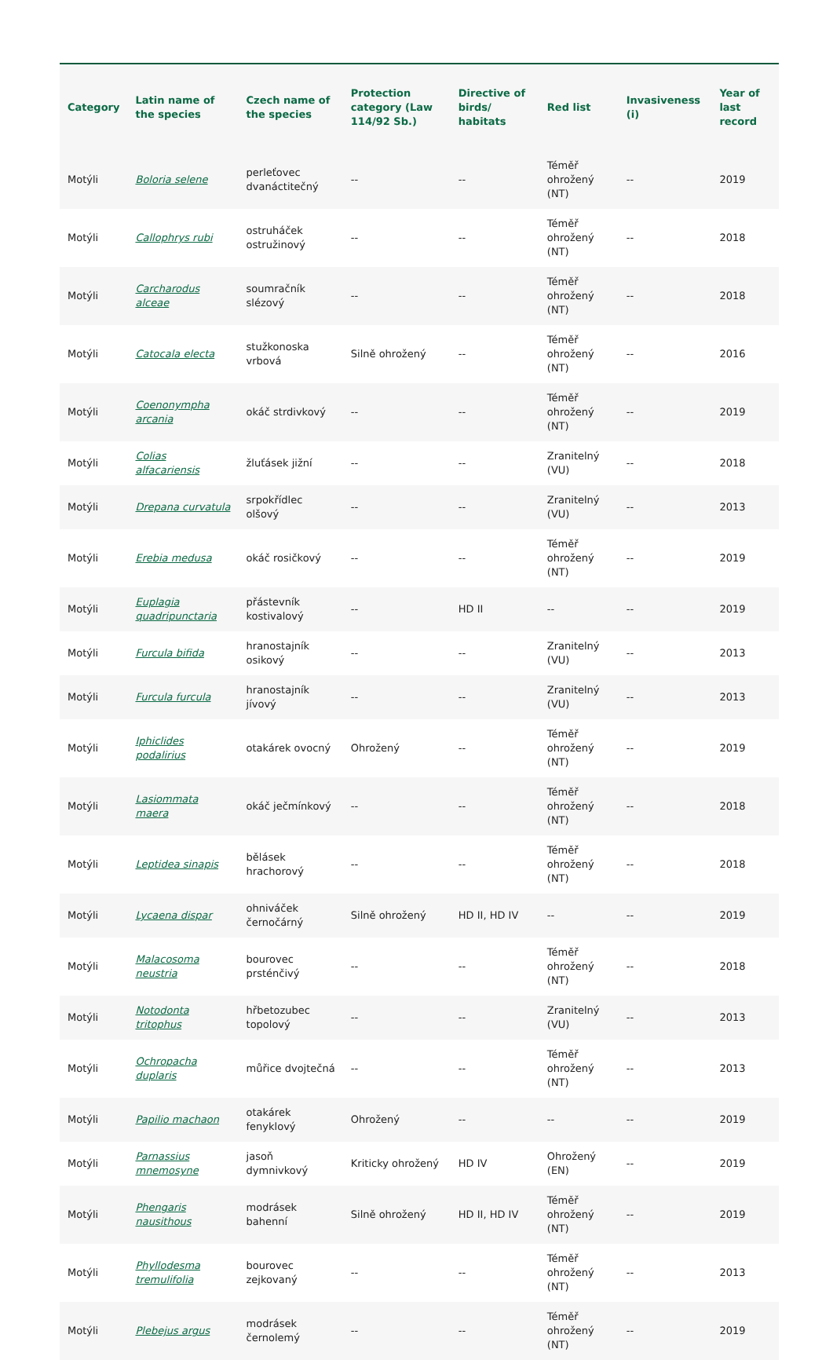| Category | Latin name of the species | Czech name of the species | Protection category (Law 114/92 Sb.) | Directive of birds/ habitats | Red list | Invasiveness (i) | Year of last record |
| --- | --- | --- | --- | --- | --- | --- | --- |
| Motýli | Boloria selene | perleťovec dvanáctitečný | -- | -- | Téměř ohrožený (NT) | -- | 2019 |
| Motýli | Callophrys rubi | ostruháček ostružinový | -- | -- | Téměř ohrožený (NT) | -- | 2018 |
| Motýli | Carcharodus alceae | soumračník slézový | -- | -- | Téměř ohrožený (NT) | -- | 2018 |
| Motýli | Catocala electa | stužkonoska vrbová | Silně ohrožený | -- | Téměř ohrožený (NT) | -- | 2016 |
| Motýli | Coenonympha arcania | okáč strdivkový | -- | -- | Téměř ohrožený (NT) | -- | 2019 |
| Motýli | Colias alfacariensis | žluťásek jižní | -- | -- | Zranitelný (VU) | -- | 2018 |
| Motýli | Drepana curvatula | srpokřídlec olšový | -- | -- | Zranitelný (VU) | -- | 2013 |
| Motýli | Erebia medusa | okáč rosičkový | -- | -- | Téměř ohrožený (NT) | -- | 2019 |
| Motýli | Euplagia quadripunctaria | přástevník kostivalový | -- | HD II | -- | -- | 2019 |
| Motýli | Furcula bifida | hranostajník osikový | -- | -- | Zranitelný (VU) | -- | 2013 |
| Motýli | Furcula furcula | hranostajník jívový | -- | -- | Zranitelný (VU) | -- | 2013 |
| Motýli | Iphiclides podalirius | otakárek ovocný | Ohrožený | -- | Téměř ohrožený (NT) | -- | 2019 |
| Motýli | Lasiommata maera | okáč ječmínkový | -- | -- | Téměř ohrožený (NT) | -- | 2018 |
| Motýli | Leptidea sinapis | bělásek hrachorový | -- | -- | Téměř ohrožený (NT) | -- | 2018 |
| Motýli | Lycaena dispar | ohniváček černočárný | Silně ohrožený | HD II, HD IV | -- | -- | 2019 |
| Motýli | Malacosoma neustria | bourovec prsténčivý | -- | -- | Téměř ohrožený (NT) | -- | 2018 |
| Motýli | Notodonta tritophus | hřbetozubec topolový | -- | -- | Zranitelný (VU) | -- | 2013 |
| Motýli | Ochropacha duplaris | můřice dvojtečná | -- | -- | Téměř ohrožený (NT) | -- | 2013 |
| Motýli | Papilio machaon | otakárek fenyklový | Ohrožený | -- | -- | -- | 2019 |
| Motýli | Parnassius mnemosyne | jasoň dymnivkový | Kriticky ohrožený | HD IV | Ohrožený (EN) | -- | 2019 |
| Motýli | Phengaris nausithous | modrásek bahenní | Silně ohrožený | HD II, HD IV | Téměř ohrožený (NT) | -- | 2019 |
| Motýli | Phyllodesma tremulifolia | bourovec zejkovaný | -- | -- | Téměř ohrožený (NT) | -- | 2013 |
| Motýli | Plebejus argus | modrásek černolemý | -- | -- | Téměř ohrožený (NT) | -- | 2019 |